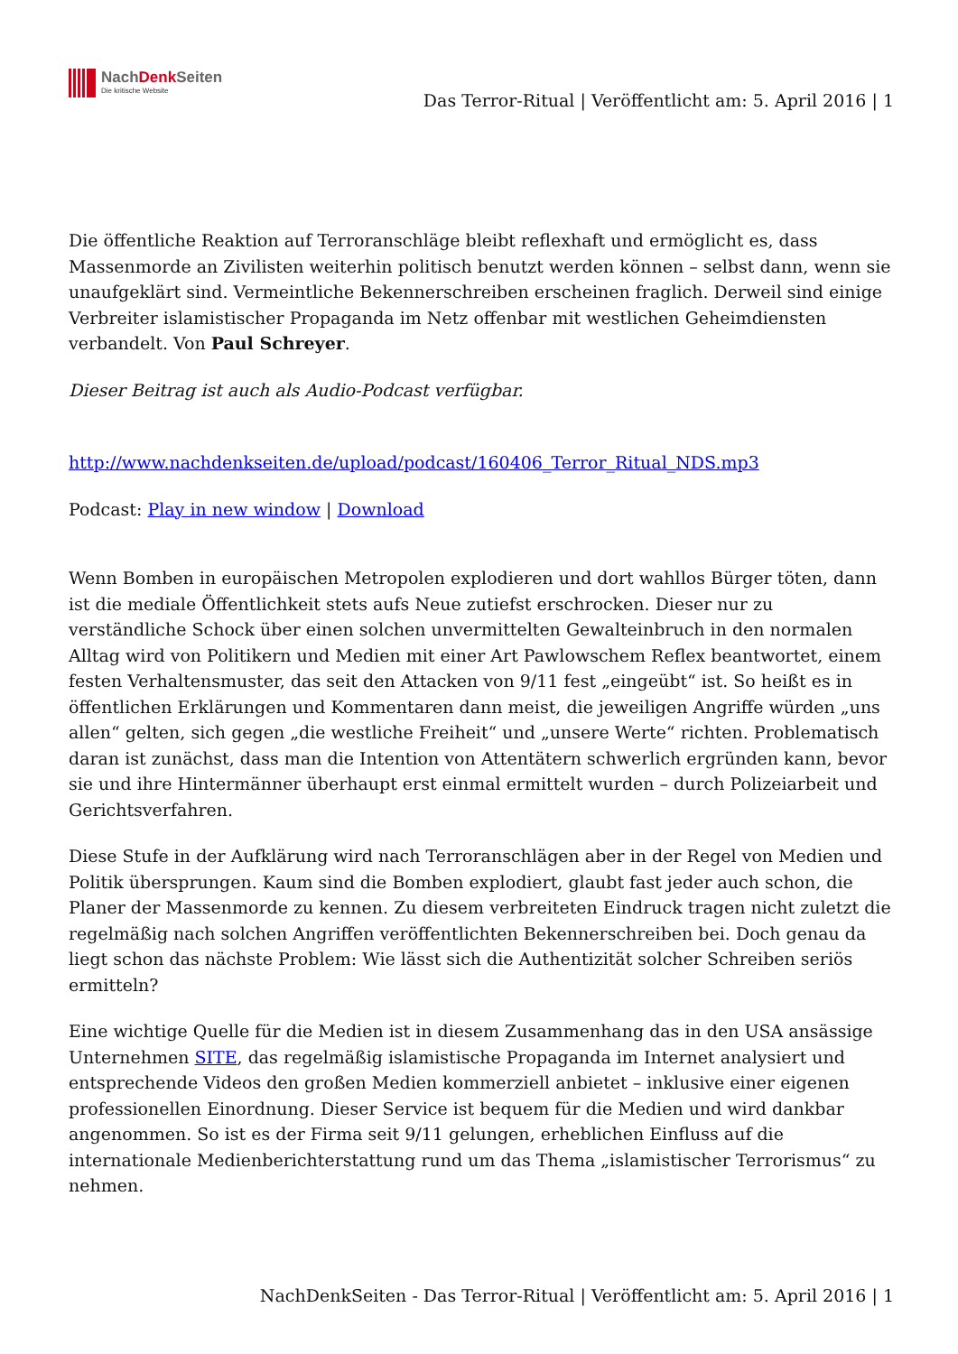NachDenk Seiten
Die kritische Website
Das Terror-Ritual | Veröffentlicht am: 5. April 2016 | 1
Die öffentliche Reaktion auf Terroranschläge bleibt reflexhaft und ermöglicht es, dass Massenmorde an Zivilisten weiterhin politisch benutzt werden können – selbst dann, wenn sie unaufgeklärt sind. Vermeintliche Bekennerschreiben erscheinen fraglich. Derweil sind einige Verbreiter islamistischer Propaganda im Netz offenbar mit westlichen Geheimdiensten verbandelt. Von Paul Schreyer.
Dieser Beitrag ist auch als Audio-Podcast verfügbar.
http://www.nachdenkseiten.de/upload/podcast/160406_Terror_Ritual_NDS.mp3
Podcast: Play in new window | Download
Wenn Bomben in europäischen Metropolen explodieren und dort wahllos Bürger töten, dann ist die mediale Öffentlichkeit stets aufs Neue zutiefst erschrocken. Dieser nur zu verständliche Schock über einen solchen unvermittelten Gewalteinbruch in den normalen Alltag wird von Politikern und Medien mit einer Art Pawlowschem Reflex beantwortet, einem festen Verhaltensmuster, das seit den Attacken von 9/11 fest „eingeübt“ ist. So heißt es in öffentlichen Erklärungen und Kommentaren dann meist, die jeweiligen Angriffe würden „uns allen“ gelten, sich gegen „die westliche Freiheit“ und „unsere Werte“ richten. Problematisch daran ist zunächst, dass man die Intention von Attentätern schwerlich ergründen kann, bevor sie und ihre Hintermänner überhaupt erst einmal ermittelt wurden – durch Polizeiarbeit und Gerichtsverfahren.
Diese Stufe in der Aufklärung wird nach Terroranschlägen aber in der Regel von Medien und Politik übersprungen. Kaum sind die Bomben explodiert, glaubt fast jeder auch schon, die Planer der Massenmorde zu kennen. Zu diesem verbreiteten Eindruck tragen nicht zuletzt die regelmäßig nach solchen Angriffen veröffentlichten Bekennerschreiben bei. Doch genau da liegt schon das nächste Problem: Wie lässt sich die Authentizität solcher Schreiben seriös ermitteln?
Eine wichtige Quelle für die Medien ist in diesem Zusammenhang das in den USA ansässige Unternehmen SITE, das regelmäßig islamistische Propaganda im Internet analysiert und entsprechende Videos den großen Medien kommerziell anbietet – inklusive einer eigenen professionellen Einordnung. Dieser Service ist bequem für die Medien und wird dankbar angenommen. So ist es der Firma seit 9/11 gelungen, erheblichen Einfluss auf die internationale Medienberichterstattung rund um das Thema „islamistischer Terrorismus“ zu nehmen.
NachDenkSeiten - Das Terror-Ritual | Veröffentlicht am: 5. April 2016 | 1